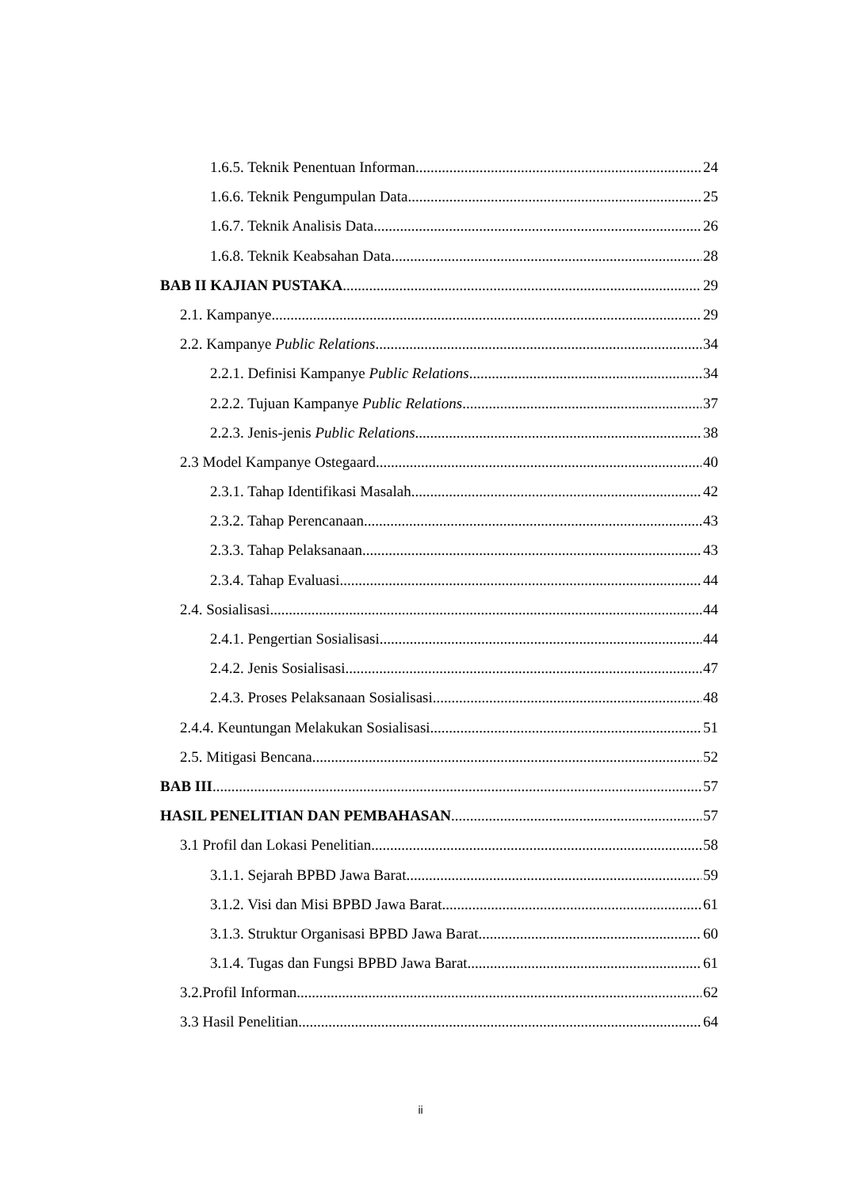1.6.5. Teknik Penentuan Informan 24
1.6.6. Teknik Pengumpulan Data 25
1.6.7. Teknik Analisis Data 26
1.6.8. Teknik Keabsahan Data 28
BAB II KAJIAN PUSTAKA 29
2.1. Kampanye 29
2.2. Kampanye Public Relations 34
2.2.1. Definisi Kampanye Public Relations 34
2.2.2. Tujuan Kampanye Public Relations 37
2.2.3. Jenis-jenis Public Relations 38
2.3 Model Kampanye Ostegaard 40
2.3.1. Tahap Identifikasi Masalah 42
2.3.2. Tahap Perencanaan 43
2.3.3. Tahap Pelaksanaan 43
2.3.4. Tahap Evaluasi 44
2.4. Sosialisasi 44
2.4.1. Pengertian Sosialisasi 44
2.4.2. Jenis Sosialisasi 47
2.4.3. Proses Pelaksanaan Sosialisasi 48
2.4.4. Keuntungan Melakukan Sosialisasi 51
2.5. Mitigasi Bencana 52
BAB III 57
HASIL PENELITIAN DAN PEMBAHASAN 57
3.1 Profil dan Lokasi Penelitian 58
3.1.1. Sejarah BPBD Jawa Barat 59
3.1.2. Visi dan Misi BPBD Jawa Barat 61
3.1.3. Struktur Organisasi BPBD Jawa Barat 60
3.1.4. Tugas dan Fungsi BPBD Jawa Barat 61
3.2.Profil Informan 62
3.3 Hasil Penelitian 64
ii